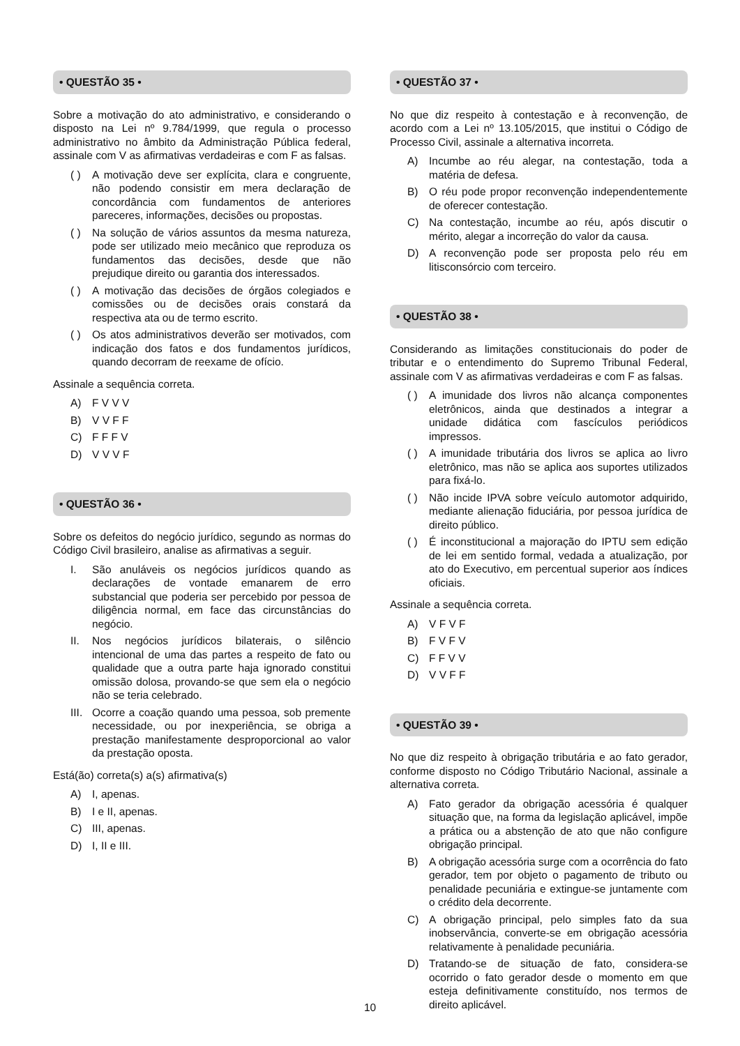• QUESTÃO 35 •
Sobre a motivação do ato administrativo, e considerando o disposto na Lei nº 9.784/1999, que regula o processo administrativo no âmbito da Administração Pública federal, assinale com V as afirmativas verdadeiras e com F as falsas.
( ) A motivação deve ser explícita, clara e congruente, não podendo consistir em mera declaração de concordância com fundamentos de anteriores pareceres, informações, decisões ou propostas.
( ) Na solução de vários assuntos da mesma natureza, pode ser utilizado meio mecânico que reproduza os fundamentos das decisões, desde que não prejudique direito ou garantia dos interessados.
( ) A motivação das decisões de órgãos colegiados e comissões ou de decisões orais constará da respectiva ata ou de termo escrito.
( ) Os atos administrativos deverão ser motivados, com indicação dos fatos e dos fundamentos jurídicos, quando decorram de reexame de ofício.
Assinale a sequência correta.
A) F V V V
B) V V F F
C) F F F V
D) V V V F
• QUESTÃO 36 •
Sobre os defeitos do negócio jurídico, segundo as normas do Código Civil brasileiro, analise as afirmativas a seguir.
I. São anuláveis os negócios jurídicos quando as declarações de vontade emanarem de erro substancial que poderia ser percebido por pessoa de diligência normal, em face das circunstâncias do negócio.
II. Nos negócios jurídicos bilaterais, o silêncio intencional de uma das partes a respeito de fato ou qualidade que a outra parte haja ignorado constitui omissão dolosa, provando-se que sem ela o negócio não se teria celebrado.
III. Ocorre a coação quando uma pessoa, sob premente necessidade, ou por inexperiência, se obriga a prestação manifestamente desproporcional ao valor da prestação oposta.
Está(ão) correta(s) a(s) afirmativa(s)
A) I, apenas.
B) I e II, apenas.
C) III, apenas.
D) I, II e III.
• QUESTÃO 37 •
No que diz respeito à contestação e à reconvenção, de acordo com a Lei nº 13.105/2015, que institui o Código de Processo Civil, assinale a alternativa incorreta.
A) Incumbe ao réu alegar, na contestação, toda a matéria de defesa.
B) O réu pode propor reconvenção independentemente de oferecer contestação.
C) Na contestação, incumbe ao réu, após discutir o mérito, alegar a incorreção do valor da causa.
D) A reconvenção pode ser proposta pelo réu em litisconsórcio com terceiro.
• QUESTÃO 38 •
Considerando as limitações constitucionais do poder de tributar e o entendimento do Supremo Tribunal Federal, assinale com V as afirmativas verdadeiras e com F as falsas.
( ) A imunidade dos livros não alcança componentes eletrônicos, ainda que destinados a integrar a unidade didática com fascículos periódicos impressos.
( ) A imunidade tributária dos livros se aplica ao livro eletrônico, mas não se aplica aos suportes utilizados para fixá-lo.
( ) Não incide IPVA sobre veículo automotor adquirido, mediante alienação fiduciária, por pessoa jurídica de direito público.
( ) É inconstitucional a majoração do IPTU sem edição de lei em sentido formal, vedada a atualização, por ato do Executivo, em percentual superior aos índices oficiais.
Assinale a sequência correta.
A) V F V F
B) F V F V
C) F F V V
D) V V F F
• QUESTÃO 39 •
No que diz respeito à obrigação tributária e ao fato gerador, conforme disposto no Código Tributário Nacional, assinale a alternativa correta.
A) Fato gerador da obrigação acessória é qualquer situação que, na forma da legislação aplicável, impõe a prática ou a abstenção de ato que não configure obrigação principal.
B) A obrigação acessória surge com a ocorrência do fato gerador, tem por objeto o pagamento de tributo ou penalidade pecuniária e extingue-se juntamente com o crédito dela decorrente.
C) A obrigação principal, pelo simples fato da sua inobservância, converte-se em obrigação acessória relativamente à penalidade pecuniária.
D) Tratando-se de situação de fato, considera-se ocorrido o fato gerador desde o momento em que esteja definitivamente constituído, nos termos de direito aplicável.
10